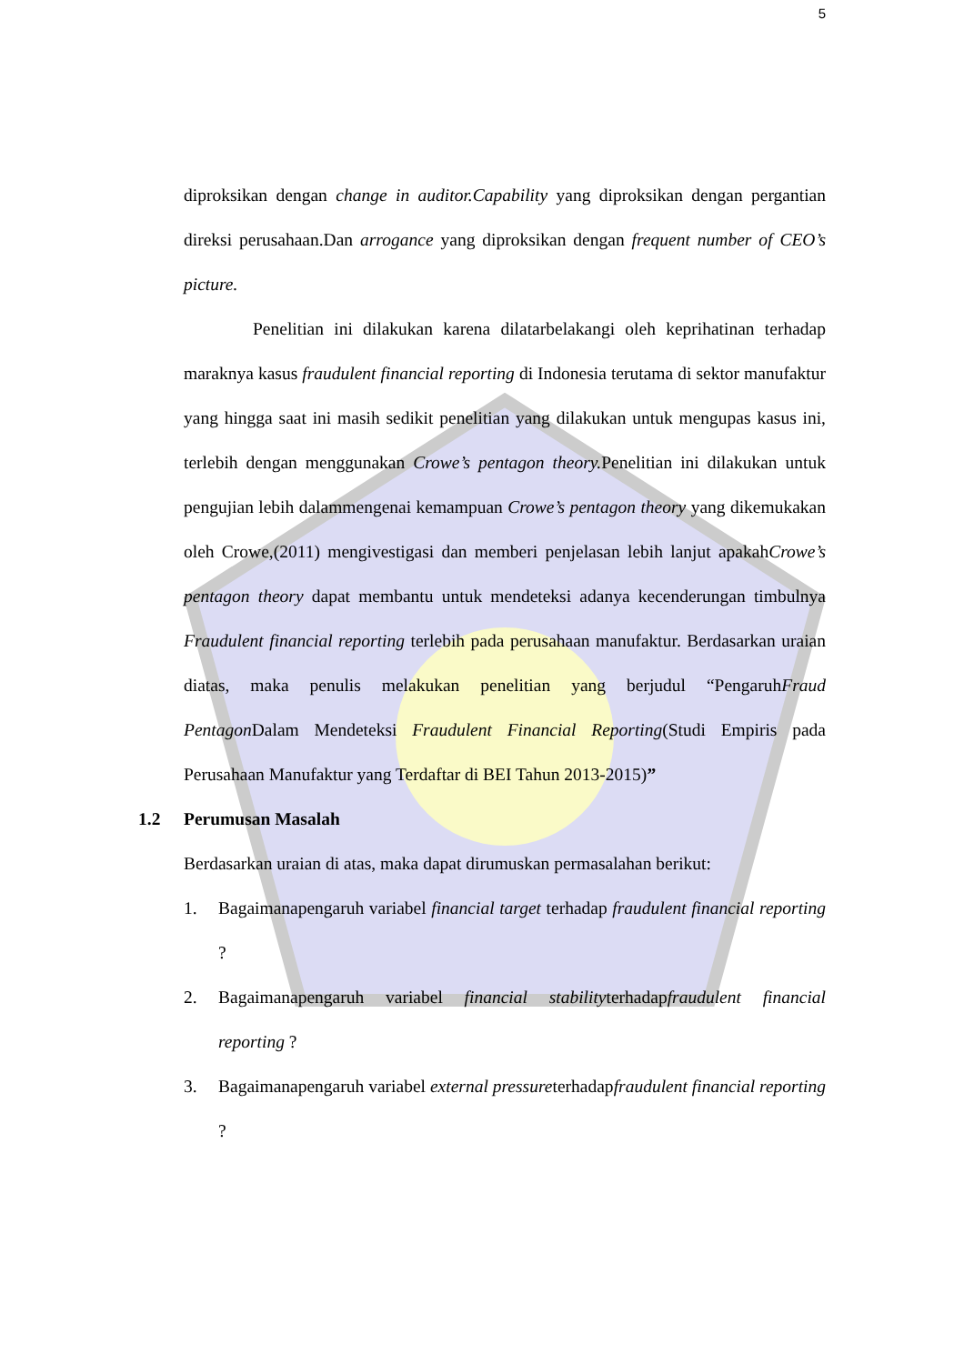5
diproksikan dengan change in auditor.Capability yang diproksikan dengan pergantian direksi perusahaan.Dan arrogance yang diproksikan dengan frequent number of CEO’s picture.
Penelitian ini dilakukan karena dilatarbelakangi oleh keprihatinan terhadap maraknya kasus fraudulent financial reporting di Indonesia terutama di sektor manufaktur yang hingga saat ini masih sedikit penelitian yang dilakukan untuk mengupas kasus ini, terlebih dengan menggunakan Crowe’s pentagon theory. Penelitian ini dilakukan untuk pengujian lebih dalammengenai kemampuan Crowe’s pentagon theory yang dikemukakan oleh Crowe,(2011) mengivestigasi dan memberi penjelasan lebih lanjut apakahCrowe’s pentagon theory dapat membantu untuk mendeteksi adanya kecenderungan timbulnya Fraudulent financial reporting terlebih pada perusahaan manufaktur. Berdasarkan uraian diatas, maka penulis melakukan penelitian yang berjudul “PengaruhFraud Pentagon Dalam Mendeteksi Fraudulent Financial Reporting(Studi Empiris pada Perusahaan Manufaktur yang Terdaftar di BEI Tahun 2013-2015)”
1.2 Perumusan Masalah
Berdasarkan uraian di atas, maka dapat dirumuskan permasalahan berikut:
1. Bagaimanapengaruh variabel financial target terhadap fraudulent financial reporting ?
2. Bagaimanapengaruh variabel financial stabilityterhadapfraudulent financial reporting ?
3. Bagaimanapengaruh variabel external pressureterhadapfraudulent financial reporting ?